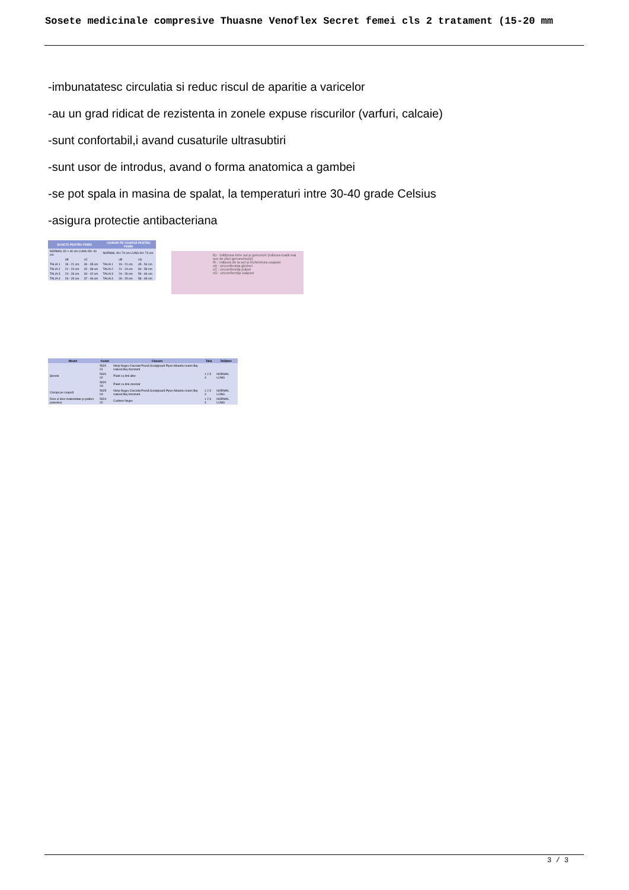Sosete medicinale compresive Thuasne Venoflex Secret femei cls 2 tratament (15-20 mm
-imbunatatesc circulatia si reduc riscul de aparitie a varicelor
-au un grad ridicat de rezistenta in zonele expuse riscurilor (varfuri, calcaie)
-sunt confortabil,i avand cusaturile ultrasubtiri
-sunt usor de introdus, avand o forma anatomica a gambei
-se pot spala in masina de spalat, la temperaturi intre 30-40 grade Celsius
-asigura protectie antibacteriana
| ŞOSETE PENTRU FEMEI | | | CIORAPI PE COAPSĂ PENTRU FEMEI | | |
| --- | --- | --- | --- | --- | --- |
| NORMAL ℓD < 40 cm LUNG ℓD> 40 cm | | | NORMAL ℓK< 74 cm LUNG ℓK> 74 cm | | |
| | cB | cC | | cB | cG |
| TALIA 1 | 19 - 21 cm | 30 - 35 cm | TALIA 1 | 19 - 21 cm | 45 - 54 cm |
| TALIA 2 | 21 - 24 cm | 32 - 38 cm | TALIA 2 | 21 - 24 cm | 50 - 59 cm |
| TALIA 3 | 24 - 26 cm | 34 - 42 cm | TALIA 3 | 24 - 26 cm | 56 - 66 cm |
| TALIA 4 | 26 - 29 cm | 37 - 46 cm | TALIA 4 | 26 - 29 cm | 58 - 69 cm |
ℓD : înălţimea între sol şi genunchi (măsura luată mai sus de pliul genunchiului)
ℓK : măsura de la sol şi încheietura coapsei
cB : circumferinţa gleznei
cC : circumferinţa pulpei
cG : circumferinţa coapsei
| Model | Codul | Culoare | Talia | Înălţime |
| --- | --- | --- | --- | --- |
| Şosete | 5920 01 | Nisip Negru Ciocolat Prună Scorţişoară Piper Albastru marin Bej natural Bej bronzant | 1 2 3 4 | NORMAL LUNG |
| | 5920 02 | Paiet cu linii albe | | |
| | 5920 03 | Paiet cu linii ciocolat | | |
| Ciorapi pe coapsă | 5925 04 | Nisip Negru Ciocolat Prună Scorţişoară Piper Albastru marin Bej natural Bej bronzant | 1 2 3 4 | NORMAL LUNG |
| Dres & dres maternitate şi şolduri puternice | 5924 02 | Carbine Negru | 1 2 3 4 | NORMAL LUNG |
3 / 3